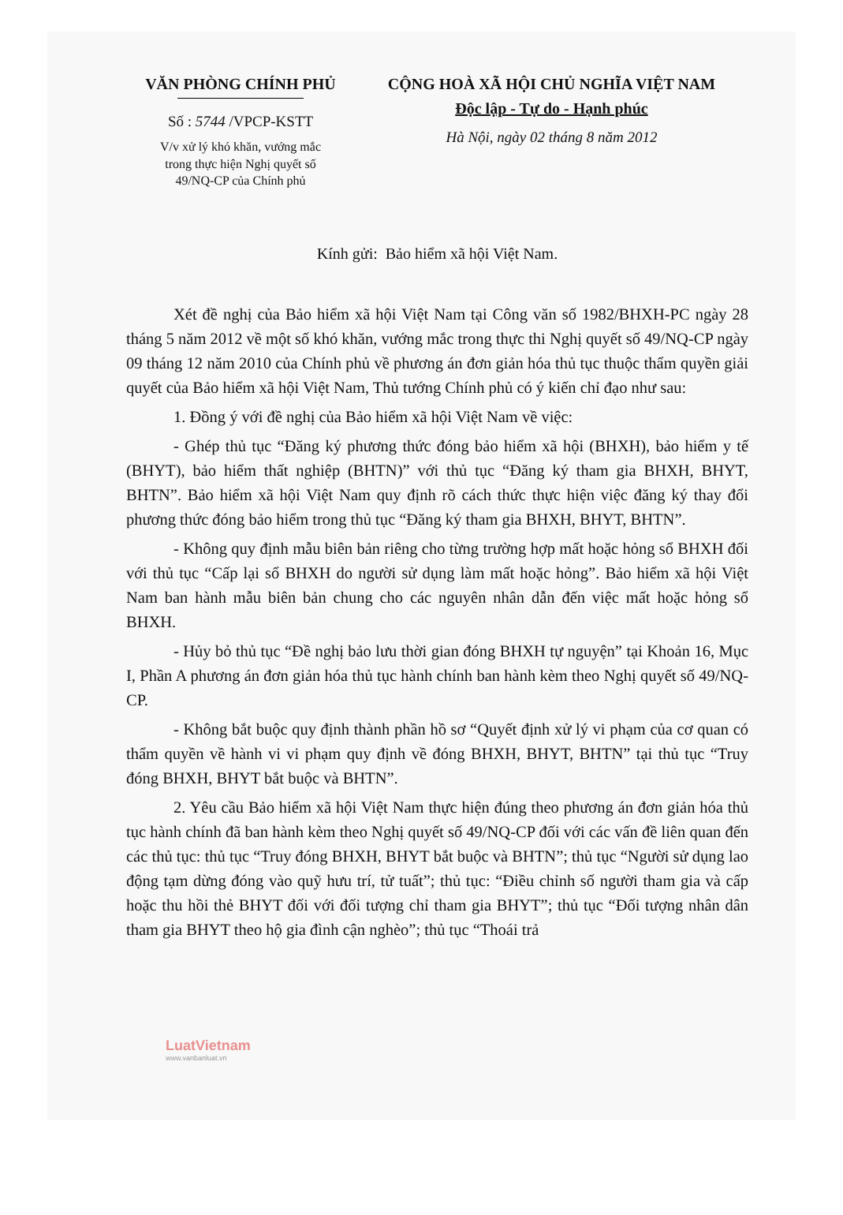VĂN PHÒNG CHÍNH PHỦ
Số : 5744 /VPCP-KSTT
V/v xử lý khó khăn, vướng mắc
trong thực hiện Nghị quyết số
49/NQ-CP của Chính phủ
CỘNG HOÀ XÃ HỘI CHỦ NGHĨA VIỆT NAM
Độc lập - Tự do - Hạnh phúc
Hà Nội, ngày 02 tháng 8 năm 2012
Kính gửi: Bảo hiểm xã hội Việt Nam.
Xét đề nghị của Bảo hiểm xã hội Việt Nam tại Công văn số 1982/BHXH-PC ngày 28 tháng 5 năm 2012 về một số khó khăn, vướng mắc trong thực thi Nghị quyết số 49/NQ-CP ngày 09 tháng 12 năm 2010 của Chính phủ về phương án đơn giản hóa thủ tục thuộc thẩm quyền giải quyết của Bảo hiểm xã hội Việt Nam, Thủ tướng Chính phủ có ý kiến chỉ đạo như sau:
1. Đồng ý với đề nghị của Bảo hiểm xã hội Việt Nam về việc:
- Ghép thủ tục “Đăng ký phương thức đóng bảo hiểm xã hội (BHXH), bảo hiểm y tế (BHYT), bảo hiểm thất nghiệp (BHTN)” với thủ tục “Đăng ký tham gia BHXH, BHYT, BHTN”. Bảo hiểm xã hội Việt Nam quy định rõ cách thức thực hiện việc đăng ký thay đổi phương thức đóng bảo hiểm trong thủ tục “Đăng ký tham gia BHXH, BHYT, BHTN”.
- Không quy định mẫu biên bản riêng cho từng trường hợp mất hoặc hỏng sổ BHXH đối với thủ tục “Cấp lại sổ BHXH do người sử dụng làm mất hoặc hỏng”. Bảo hiểm xã hội Việt Nam ban hành mẫu biên bản chung cho các nguyên nhân dẫn đến việc mất hoặc hỏng sổ BHXH.
- Hủy bỏ thủ tục “Đề nghị bảo lưu thời gian đóng BHXH tự nguyện” tại Khoản 16, Mục I, Phần A phương án đơn giản hóa thủ tục hành chính ban hành kèm theo Nghị quyết số 49/NQ-CP.
- Không bắt buộc quy định thành phần hồ sơ “Quyết định xử lý vi phạm của cơ quan có thẩm quyền về hành vi vi phạm quy định về đóng BHXH, BHYT, BHTN” tại thủ tục “Truy đóng BHXH, BHYT bắt buộc và BHTN”.
2. Yêu cầu Bảo hiểm xã hội Việt Nam thực hiện đúng theo phương án đơn giản hóa thủ tục hành chính đã ban hành kèm theo Nghị quyết số 49/NQ-CP đối với các vấn đề liên quan đến các thủ tục: thủ tục “Truy đóng BHXH, BHYT bắt buộc và BHTN”; thủ tục “Người sử dụng lao động tạm dừng đóng vào quỹ hưu trí, tử tuất”; thủ tục: “Điều chỉnh số người tham gia và cấp hoặc thu hồi thẻ BHYT đối với đối tượng chỉ tham gia BHYT”; thủ tục “Đối tượng nhân dân tham gia BHYT theo hộ gia đình cận nghèo”; thủ tục “Thoái trả
LuatVietnam
www.vanbanluat.vn